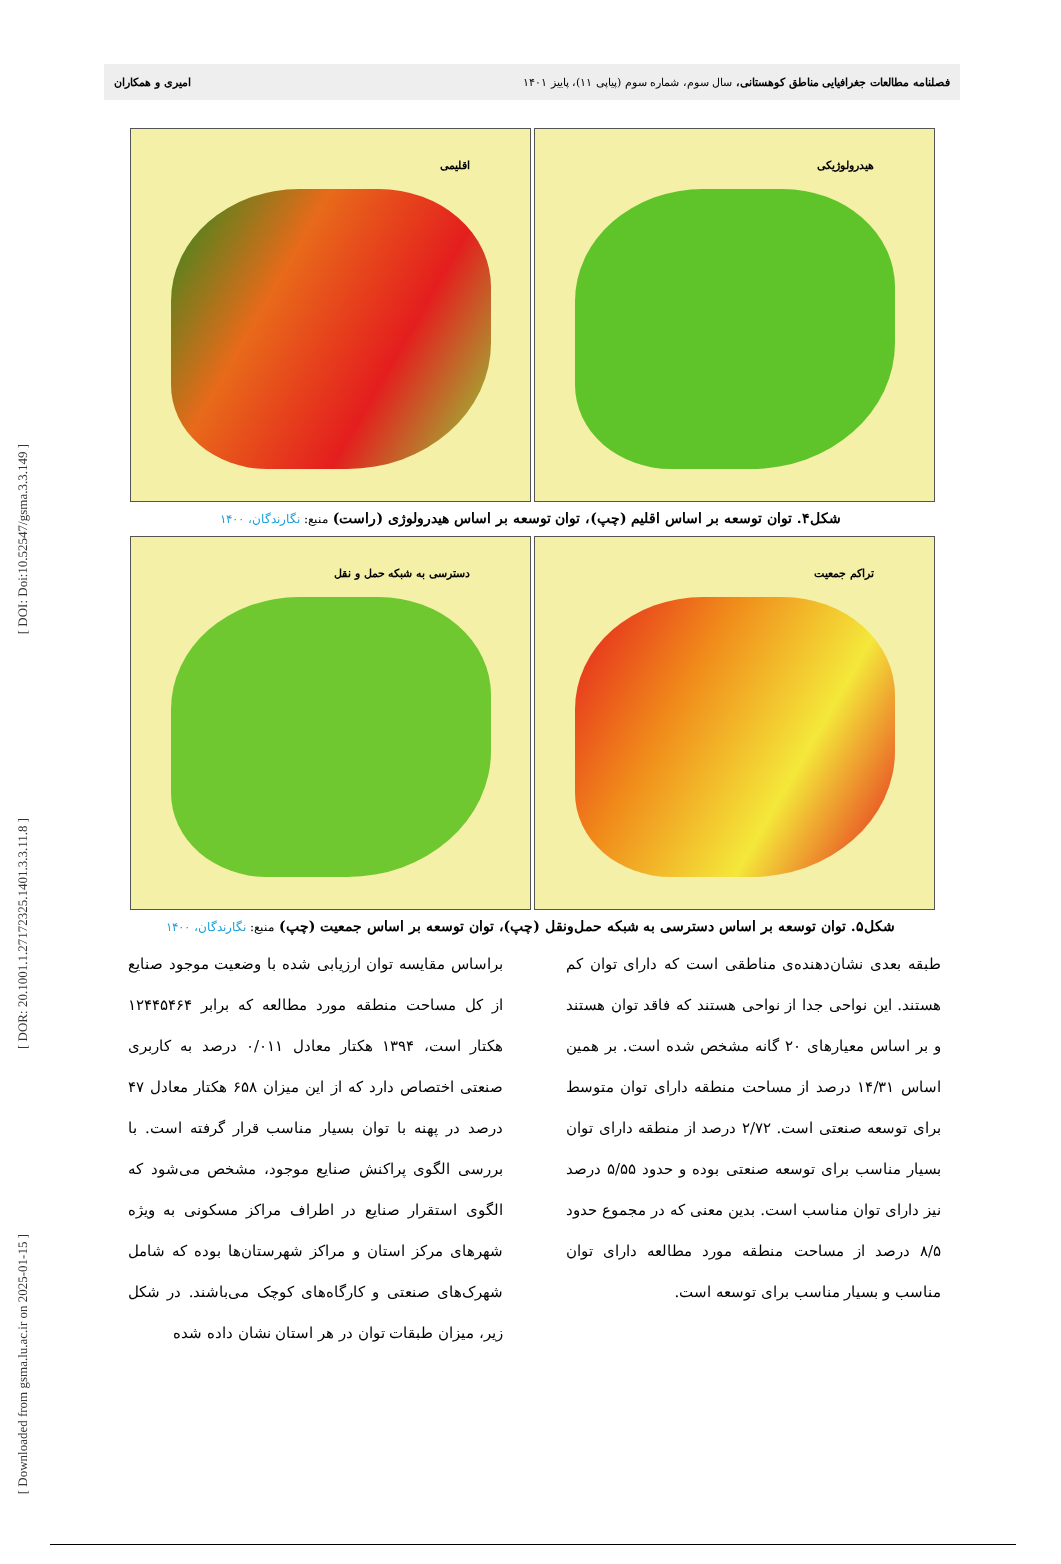[ DOI: Doi:10.52547/gsma.3.3.149 ]
[ DOR: 20.1001.1.27172325.1401.3.3.11.8 ]
[ Downloaded from gsma.lu.ac.ir on 2025-01-15 ]
فصلنامه مطالعات جغرافیایی مناطق کوهستانی، سال سوم، شماره سوم (پیاپی ۱۱)، پاییز ۱۴۰۱
امیری و همکاران
هیدرولوژیکی
اقلیمی
شکل۴. توان توسعه بر اساس اقلیم (چپ)، توان توسعه بر اساس هیدرولوژی (راست) منبع: نگارندگان، ۱۴۰۰
تراکم جمعیت
دسترسی به شبکه حمل و نقل
شکل۵. توان توسعه بر اساس دسترسی به شبکه حمل‌ونقل (چپ)، توان توسعه بر اساس جمعیت (چپ) منبع: نگارندگان، ۱۴۰۰
طبقه بعدی نشان‌دهنده‌ی مناطقی است که دارای توان کم هستند. این نواحی جدا از نواحی هستند که فاقد توان هستند و بر اساس معیارهای ۲۰ گانه مشخص شده است. بر همین اساس ۱۴/۳۱ درصد از مساحت منطقه دارای توان متوسط برای توسعه صنعتی است. ۲/۷۲ درصد از منطقه دارای توان بسیار مناسب برای توسعه صنعتی بوده و حدود ۵/۵۵ درصد نیز دارای توان مناسب است. بدین معنی که در مجموع حدود ۸/۵ درصد از مساحت منطقه مورد مطالعه دارای توان مناسب و بسیار مناسب برای توسعه است.
براساس مقایسه توان ارزیابی شده با وضعیت موجود صنایع از کل مساحت منطقه مورد مطالعه که برابر ۱۲۴۴۵۴۶۴ هکتار است، ۱۳۹۴ هکتار معادل ۰/۰۱۱ درصد به کاربری صنعتی اختصاص دارد که از این میزان ۶۵۸ هکتار معادل ۴۷ درصد در پهنه با توان بسیار مناسب قرار گرفته است. با بررسی الگوی پراکنش صنایع موجود، مشخص می‌شود که الگوی استقرار صنایع در اطراف مراکز مسکونی به ویژه شهرهای مرکز استان و مراکز شهرستان‌ها بوده که شامل شهرک‌های صنعتی و کارگاه‌های کوچک می‌باشند. در شکل زیر، میزان طبقات توان در هر استان نشان داده شده